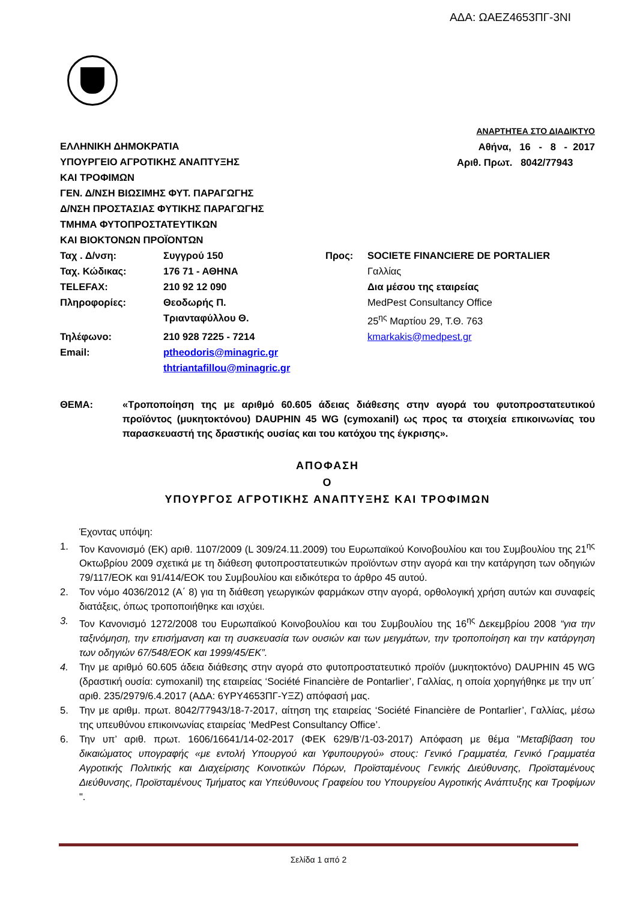ΑΔΑ: ΩΑΕΖ4653ΠΓ-3ΝΙ
ΕΛΛΗΝΙΚΗ ΔΗΜΟΚΡΑΤΙΑ
ΥΠΟΥΡΓΕΙΟ ΑΓΡΟΤΙΚΗΣ ΑΝΑΠΤΥΞΗΣ
ΚΑΙ ΤΡΟΦΙΜΩΝ
ΓΕΝ. Δ/ΝΣΗ ΒΙΩΣΙΜΗΣ ΦΥΤ. ΠΑΡΑΓΩΓΗΣ
Δ/ΝΣΗ ΠΡΟΣΤΑΣΙΑΣ ΦΥΤΙΚΗΣ ΠΑΡΑΓΩΓΗΣ
ΤΜΗΜΑ ΦΥΤΟΠΡΟΣΤΑΤΕΥΤΙΚΩΝ
ΚΑΙ ΒΙΟΚΤΟΝΩΝ ΠΡΟΪΟΝΤΩΝ
ΑΝΑΡΤΗΤΕΑ ΣΤΟ ΔΙΑΔΙΚΤΥΟ
Αθήνα, 16 - 8 - 2017
Αριθ. Πρωτ. 8042/77943
Ταχ . Δ/νση: Συγγρού 150 Προς: SOCIETE FINANCIERE DE PORTALIER Ταχ. Κώδικας: 176 71 - ΑΘΗΝΑ Γαλλίας TELEFAX: 210 92 12 090 Δια μέσου της εταιρείας Πληροφορίες: Θεοδωρής Π. MedPest Consultancy Office Τριανταφύλλου Θ. 25<sup>ης</sup> Μαρτίου 29, Τ.Θ. 763 Τηλέφωνο: 210 928 7225 - 7214 kmarkakis@medpest.gr Email: ptheodoris@minagric.gr
thtriantafillou@minagric.gr
ΘΕΜΑ: «Τροποποίηση της με αριθμό 60.605 άδειας διάθεσης στην αγορά του φυτοπροστατευτικού προϊόντος (μυκητοκτόνου) DAUPHIN 45 WG (cymoxanil) ως προς τα στοιχεία επικοινωνίας του παρασκευαστή της δραστικής ουσίας και του κατόχου της έγκρισης».
ΑΠΟΦΑΣΗ
Ο
ΥΠΟΥΡΓΟΣ ΑΓΡΟΤΙΚΗΣ ΑΝΑΠΤΥΞΗΣ ΚΑΙ ΤΡΟΦΙΜΩΝ
Έχοντας υπόψη:
1. Τον Κανονισμό (ΕΚ) αριθ. 1107/2009 (L 309/24.11.2009) του Ευρωπαϊκού Κοινοβουλίου και του Συμβουλίου της 21<sup>ης</sup> Οκτωβρίου 2009 σχετικά με τη διάθεση φυτοπροστατευτικών προϊόντων στην αγορά και την κατάργηση των οδηγιών 79/117/ΕΟΚ και 91/414/ΕΟΚ του Συμβουλίου και ειδικότερα το άρθρο 45 αυτού.
2. Τον νόμο 4036/2012 (Α΄ 8) για τη διάθεση γεωργικών φαρμάκων στην αγορά, ορθολογική χρήση αυτών και συναφείς διατάξεις, όπως τροποποιήθηκε και ισχύει.
3. Τον Κανονισμό 1272/2008 του Ευρωπαϊκού Κοινοβουλίου και του Συμβουλίου της 16<sup>ης</sup> Δεκεμβρίου 2008 “για την ταξινόμηση, την επισήμανση και τη συσκευασία των ουσιών και των μειγμάτων, την τροποποίηση και την κατάργηση των οδηγιών 67/548/ΕΟΚ και 1999/45/ΕΚ”.
4. Την με αριθμό 60.605 άδεια διάθεσης στην αγορά στο φυτοπροστατευτικό προϊόν (μυκητοκτόνο) DAUPHIN 45 WG (δραστική ουσία: cymoxanil) της εταιρείας ‘Société Financière de Pontarlier’, Γαλλίας, η οποία χορηγήθηκε με την υπ΄ αριθ. 235/2979/6.4.2017 (ΑΔΑ: 6ΥΡΥ4653ΠΓ-ΥΞΖ) απόφασή μας.
5. Την με αριθμ. πρωτ. 8042/77943/18-7-2017, αίτηση της εταιρείας ‘Société Financière de Pontarlier’, Γαλλίας, μέσω της υπευθύνου επικοινωνίας εταιρείας ‘MedPest Consultancy Office’.
6. Την υπ’ αριθ. πρωτ. 1606/16641/14-02-2017 (ΦΕΚ 629/Β’/1-03-2017) Απόφαση με θέμα "Μεταβίβαση του δικαιώματος υπογραφής «με εντολή Υπουργού και Υφυπουργού» στους: Γενικό Γραμματέα, Γενικό Γραμματέα Αγροτικής Πολιτικής και Διαχείρισης Κοινοτικών Πόρων, Προϊσταμένους Γενικής Διεύθυνσης, Προϊσταμένους Διεύθυνσης, Προϊσταμένους Τμήματος και Υπεύθυνους Γραφείου του Υπουργείου Αγροτικής Ανάπτυξης και Τροφίμων ".
Σελίδα 1 από 2